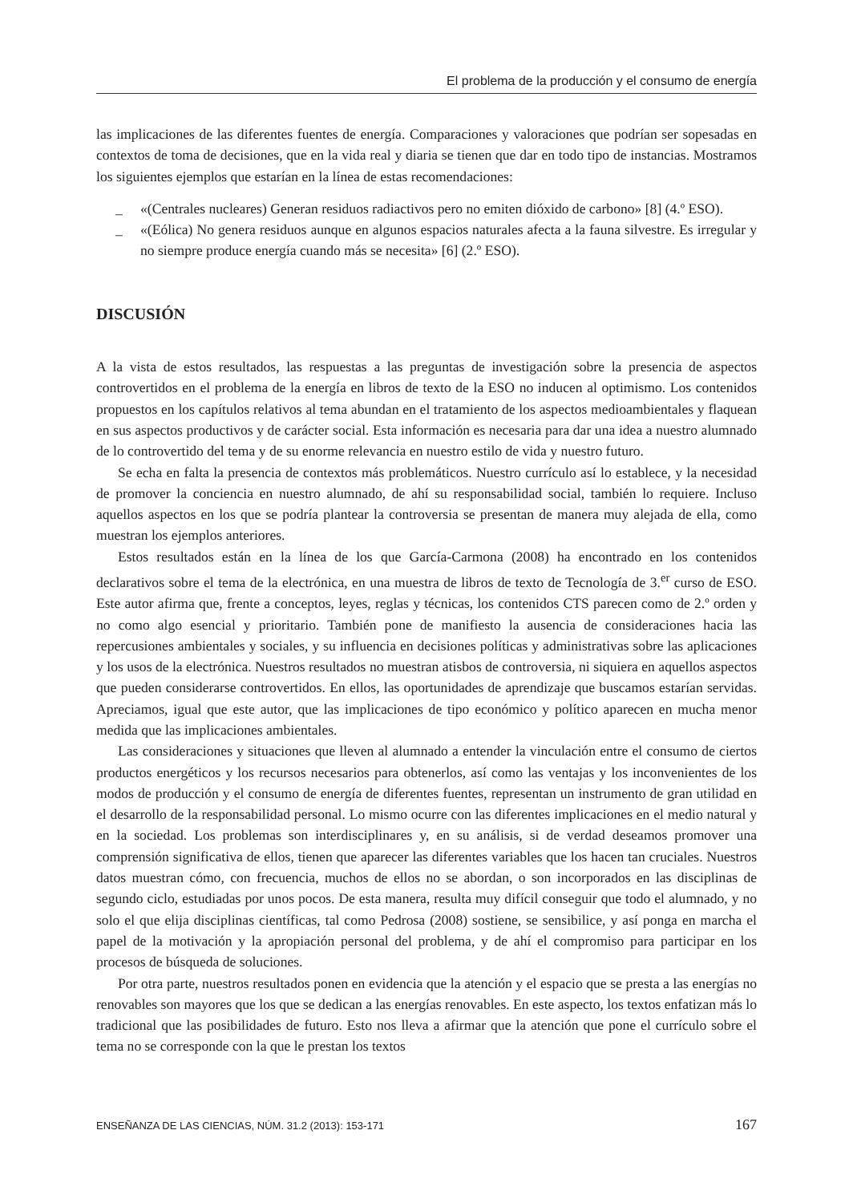El problema de la producción y el consumo de energía
las implicaciones de las diferentes fuentes de energía. Comparaciones y valoraciones que podrían ser sopesadas en contextos de toma de decisiones, que en la vida real y diaria se tienen que dar en todo tipo de instancias. Mostramos los siguientes ejemplos que estarían en la línea de estas recomendaciones:
_ «(Centrales nucleares) Generan residuos radiactivos pero no emiten dióxido de carbono» [8] (4.º ESO).
_ «(Eólica) No genera residuos aunque en algunos espacios naturales afecta a la fauna silvestre. Es irregular y no siempre produce energía cuando más se necesita» [6] (2.º ESO).
DISCUSIÓN
A la vista de estos resultados, las respuestas a las preguntas de investigación sobre la presencia de aspectos controvertidos en el problema de la energía en libros de texto de la ESO no inducen al optimismo. Los contenidos propuestos en los capítulos relativos al tema abundan en el tratamiento de los aspectos medioambientales y flaquean en sus aspectos productivos y de carácter social. Esta información es necesaria para dar una idea a nuestro alumnado de lo controvertido del tema y de su enorme relevancia en nuestro estilo de vida y nuestro futuro.
Se echa en falta la presencia de contextos más problemáticos. Nuestro currículo así lo establece, y la necesidad de promover la conciencia en nuestro alumnado, de ahí su responsabilidad social, también lo requiere. Incluso aquellos aspectos en los que se podría plantear la controversia se presentan de manera muy alejada de ella, como muestran los ejemplos anteriores.
Estos resultados están en la línea de los que García-Carmona (2008) ha encontrado en los contenidos declarativos sobre el tema de la electrónica, en una muestra de libros de texto de Tecnología de 3.<sup>er</sup> curso de ESO. Este autor afirma que, frente a conceptos, leyes, reglas y técnicas, los contenidos CTS parecen como de 2.º orden y no como algo esencial y prioritario. También pone de manifiesto la ausencia de consideraciones hacia las repercusiones ambientales y sociales, y su influencia en decisiones políticas y administrativas sobre las aplicaciones y los usos de la electrónica. Nuestros resultados no muestran atisbos de controversia, ni siquiera en aquellos aspectos que pueden considerarse controvertidos. En ellos, las oportunidades de aprendizaje que buscamos estarían servidas. Apreciamos, igual que este autor, que las implicaciones de tipo económico y político aparecen en mucha menor medida que las implicaciones ambientales.
Las consideraciones y situaciones que lleven al alumnado a entender la vinculación entre el consumo de ciertos productos energéticos y los recursos necesarios para obtenerlos, así como las ventajas y los inconvenientes de los modos de producción y el consumo de energía de diferentes fuentes, representan un instrumento de gran utilidad en el desarrollo de la responsabilidad personal. Lo mismo ocurre con las diferentes implicaciones en el medio natural y en la sociedad. Los problemas son interdisciplinares y, en su análisis, si de verdad deseamos promover una comprensión significativa de ellos, tienen que aparecer las diferentes variables que los hacen tan cruciales. Nuestros datos muestran cómo, con frecuencia, muchos de ellos no se abordan, o son incorporados en las disciplinas de segundo ciclo, estudiadas por unos pocos. De esta manera, resulta muy difícil conseguir que todo el alumnado, y no solo el que elija disciplinas científicas, tal como Pedrosa (2008) sostiene, se sensibilice, y así ponga en marcha el papel de la motivación y la apropiación personal del problema, y de ahí el compromiso para participar en los procesos de búsqueda de soluciones.
Por otra parte, nuestros resultados ponen en evidencia que la atención y el espacio que se presta a las energías no renovables son mayores que los que se dedican a las energías renovables. En este aspecto, los textos enfatizan más lo tradicional que las posibilidades de futuro. Esto nos lleva a afirmar que la atención que pone el currículo sobre el tema no se corresponde con la que le prestan los textos
ENSEÑANZA DE LAS CIENCIAS, NÚM. 31.2 (2013): 153-171 167